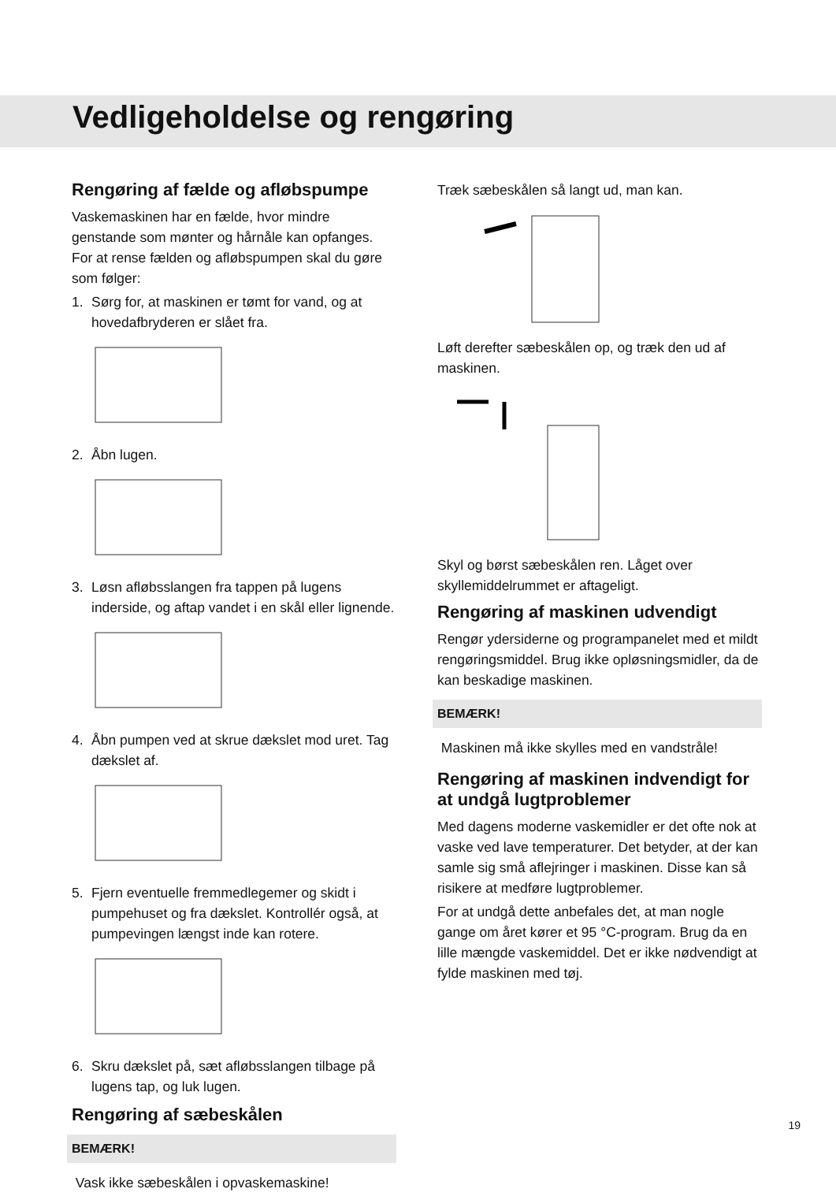Vedligeholdelse og rengøring
Rengøring af fælde og afløbspumpe
Vaskemaskinen har en fælde, hvor mindre genstande som mønter og hårnåle kan opfanges. For at rense fælden og afløbspumpen skal du gøre som følger:
1. Sørg for, at maskinen er tømt for vand, og at hovedafbryderen er slået fra.
2. Åbn lugen.
3. Løsn afløbsslangen fra tappen på lugens inderside, og aftap vandet i en skål eller lignende.
4. Åbn pumpen ved at skrue dækslet mod uret. Tag dækslet af.
5. Fjern eventuelle fremmedlegemer og skidt i pumpehuset og fra dækslet. Kontrollér også, at pumpevingen længst inde kan rotere.
6. Skru dækslet på, sæt afløbsslangen tilbage på lugens tap, og luk lugen.
Rengøring af sæbeskålen
BEMÆRK!
Vask ikke sæbeskålen i opvaskemaskine!
Træk sæbeskålen så langt ud, man kan.
Løft derefter sæbeskålen op, og træk den ud af maskinen.
Skyl og børst sæbeskålen ren. Låget over skyllemiddelrummet er aftageligt.
Rengøring af maskinen udvendigt
Rengør ydersiderne og programpanelet med et mildt rengøringsmiddel. Brug ikke opløsningsmidler, da de kan beskadige maskinen.
BEMÆRK!
Maskinen må ikke skylles med en vandstråle!
Rengøring af maskinen indvendigt for at undgå lugtproblemer
Med dagens moderne vaskemidler er det ofte nok at vaske ved lave temperaturer. Det betyder, at der kan samle sig små aflejringer i maskinen. Disse kan så risikere at medføre lugtproblemer.
For at undgå dette anbefales det, at man nogle gange om året kører et 95 °C-program. Brug da en lille mængde vaskemiddel. Det er ikke nødvendigt at fylde maskinen med tøj.
19